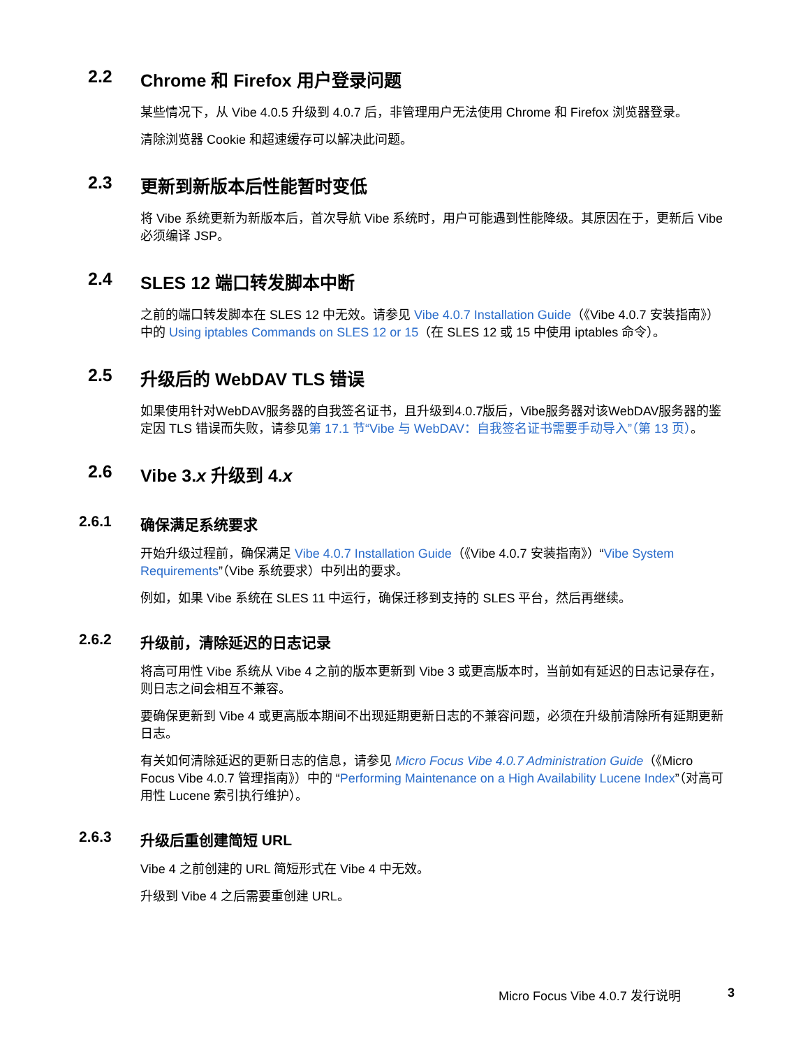2.2 Chrome 和 Firefox 用户登录问题
某些情况下，从 Vibe 4.0.5 升级到 4.0.7 后，非管理用户无法使用 Chrome 和 Firefox 浏览器登录。
清除浏览器 Cookie 和超速缓存可以解决此问题。
2.3 更新到新版本后性能暂时变低
将 Vibe 系统更新为新版本后，首次导航 Vibe 系统时，用户可能遇到性能降级。其原因在于，更新后 Vibe 必须编译 JSP。
2.4 SLES 12 端口转发脚本中断
之前的端口转发脚本在 SLES 12 中无效。请参见 Vibe 4.0.7 Installation Guide（《Vibe 4.0.7 安装指南》）中的 Using iptables Commands on SLES 12 or 15（在 SLES 12 或 15 中使用 iptables 命令）。
2.5 升级后的 WebDAV TLS 错误
如果使用针对WebDAV服务器的自我签名证书，且升级到4.0.7版后，Vibe服务器对该WebDAV服务器的鉴定因 TLS 错误而失败，请参见第 17.1 节“Vibe 与 WebDAV：自我签名证书需要手动导入”（第 13 页）。
2.6 Vibe 3.x 升级到 4.x
2.6.1 确保满足系统要求
开始升级过程前，确保满足 Vibe 4.0.7 Installation Guide（《Vibe 4.0.7 安装指南》）“Vibe System Requirements”（Vibe 系统要求）中列出的要求。
例如，如果 Vibe 系统在 SLES 11 中运行，确保迁移到支持的 SLES 平台，然后再继续。
2.6.2 升级前，清除延迟的日志记录
将高可用性 Vibe 系统从 Vibe 4 之前的版本更新到 Vibe 3 或更高版本时，当前如有延迟的日志记录存在，则日志之间会相互不兼容。
要确保更新到 Vibe 4 或更高版本期间不出现延期更新日志的不兼容问题，必须在升级前清除所有延期更新日志。
有关如何清除延迟的更新日志的信息，请参见 Micro Focus Vibe 4.0.7 Administration Guide（《Micro Focus Vibe 4.0.7 管理指南》）中的 “Performing Maintenance on a High Availability Lucene Index”（对高可用性 Lucene 索引执行维护）。
2.6.3 升级后重创建简短 URL
Vibe 4 之前创建的 URL 简短形式在 Vibe 4 中无效。
升级到 Vibe 4 之后需要重创建 URL。
Micro Focus Vibe 4.0.7 发行说明 3